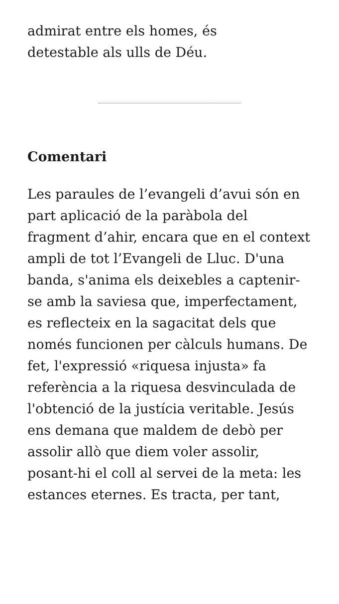admirat entre els homes, és
detestable als ulls de Déu.
Comentari
Les paraules de l’evangeli d’avui són en part aplicació de la paràbola del fragment d’ahir, encara que en el context ampli de tot l’Evangeli de Lluc. D'una banda, s'anima els deixebles a captenir-se amb la saviesa que, imperfectament, es reflecteix en la sagacitat dels que només funcionen per càlculs humans. De fet, l'expressió «riquesa injusta» fa referència a la riquesa desvinculada de l'obtenció de la justícia veritable. Jesús ens demana que maldem de debò per assolir allò que diem voler assolir, posant-hi el coll al servei de la meta: les estances eternes. Es tracta, per tant,